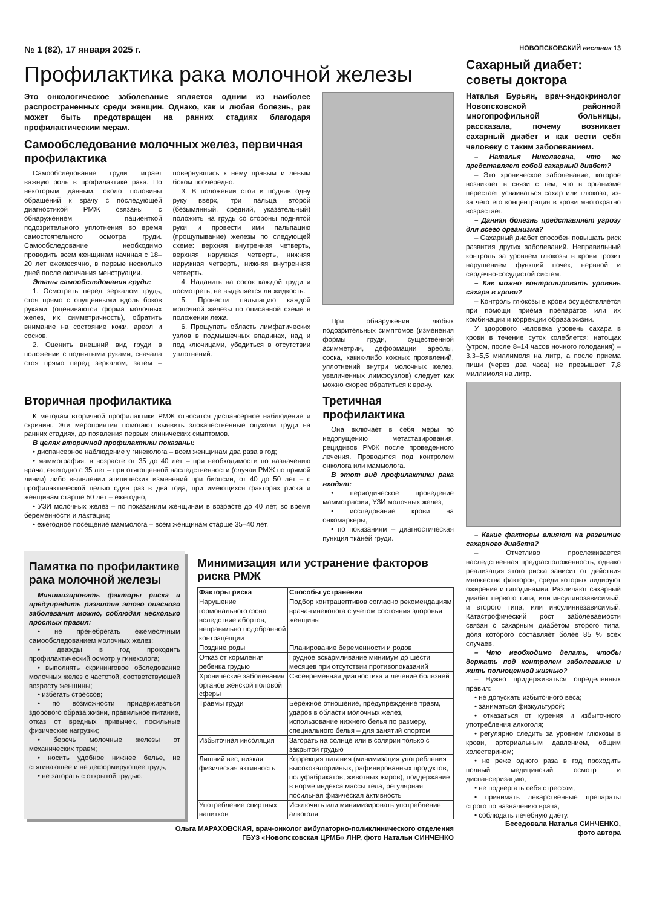№ 1 (82), 17 января 2025 г.
Профилактика рака молочной железы
Это онкологическое заболевание является одним из наиболее распространенных среди женщин. Однако, как и любая болезнь, рак может быть предотвращен на ранних стадиях благодаря профилактическим мерам.
Самообследование молочных желез, первичная профилактика
Самообследование груди играет важную роль в профилактике рака. По некоторым данным, около половины обращений к врачу с последующей диагностикой РМЖ связаны с обнаружением пациенткой подозрительного уплотнения во время самостоятельного осмотра груди. Самообследование необходимо проводить всем женщинам начиная с 18–20 лет ежемесячно, в первые несколько дней после окончания менструации.
Этапы самообследования груди:
1. Осмотреть перед зеркалом грудь, стоя прямо с опущенными вдоль боков руками (оцениваются форма молочных желез, их симметричность), обратить внимание на состояние кожи, ареол и сосков.
2. Оценить внешний вид груди в положении с поднятыми руками, сначала стоя прямо перед зеркалом, затем – повернувшись к нему правым и левым боком поочередно.
3. В положении стоя и подняв одну руку вверх, три пальца второй (безымянный, средний, указательный) положить на грудь со стороны поднятой руки и провести ими пальпацию (прощупывание) железы по следующей схеме: верхняя внутренняя четверть, верхняя наружная четверть, нижняя наружная четверть, нижняя внутренняя четверть.
4. Надавить на сосок каждой груди и посмотреть, не выделяется ли жидкость.
5. Провести пальпацию каждой молочной железы по описанной схеме в положении лежа.
6. Прощупать область лимфатических узлов в подмышечных впадинах, над и под ключицами, убедиться в отсутствии уплотнений.
При обнаружении любых подозрительных симптомов (изменения формы груди, существенной асимметрии, деформации ареолы, соска, каких-либо кожных проявлений, уплотнений внутри молочных желез, увеличенных лимфоузлов) следует как можно скорее обратиться к врачу.
Вторичная профилактика
К методам вторичной профилактики РМЖ относятся диспансерное наблюдение и скрининг. Эти мероприятия помогают выявить злокачественные опухоли груди на ранних стадиях, до появления первых клинических симптомов.
В целях вторичной профилактики показаны:
• диспансерное наблюдение у гинеколога – всем женщинам два раза в год;
• маммография: в возрасте от 35 до 40 лет – при необходимости по назначению врача; ежегодно с 35 лет – при отягощенной наследственности (случаи РМЖ по прямой линии) либо выявлении атипических изменений при биопсии; от 40 до 50 лет – с профилактической целью один раз в два года; при имеющихся факторах риска и женщинам старше 50 лет – ежегодно;
• УЗИ молочных желез – по показаниям женщинам в возрасте до 40 лет, во время беременности и лактации;
• ежегодное посещение маммолога – всем женщинам старше 35–40 лет.
Третичная профилактика
Она включает в себя меры по недопущению метастазирования, рецидивов РМЖ после проведенного лечения. Проводится под контролем онколога или маммолога.
В этот вид профилактики рака входят:
• периодическое проведение маммографии, УЗИ молочных желез;
• исследование крови на онкомаркеры;
• по показаниям – диагностическая пункция тканей груди.
Памятка по профилактике рака молочной железы
Минимизировать факторы риска и предупредить развитие этого опасного заболевания можно, соблюдая несколько простых правил:
• не пренебрегать ежемесячным самообследованием молочных желез;
• дважды в год проходить профилактический осмотр у гинеколога;
• выполнять скрининговое обследование молочных желез с частотой, соответствующей возрасту женщины;
• избегать стрессов;
• по возможности придерживаться здорового образа жизни, правильное питание, отказ от вредных привычек, посильные физические нагрузки;
• беречь молочные железы от механических травм;
• носить удобное нижнее белье, не стягивающее и не деформирующее грудь;
• не загорать с открытой грудью.
Минимизация или устранение факторов риска РМЖ
| Факторы риска | Способы устранения |
| --- | --- |
| Нарушение гормонального фона вследствие абортов, неправильно подобранной контрацепции | Подбор контрацептивов согласно рекомендациям врача-гинеколога с учетом состояния здоровья женщины |
| Поздние роды | Планирование беременности и родов |
| Отказ от кормления ребенка грудью | Грудное вскармливание минимум до шести месяцев при отсутствии противопоказаний |
| Хронические заболевания органов женской половой сферы | Своевременная диагностика и лечение болезней |
| Травмы груди | Бережное отношение, предупреждение травм, ударов в области молочных желез, использование нижнего белья по размеру, специального белья – для занятий спортом |
| Избыточная инсоляция | Загорать на солнце или в солярии только с закрытой грудью |
| Лишний вес, низкая физическая активность | Коррекция питания (минимизация употребления высококалорийных, рафинированных продуктов, полуфабрикатов, животных жиров), поддержание в норме индекса массы тела, регулярная посильная физическая активность |
| Употребление спиртных напитков | Исключить или минимизировать употребление алкоголя |
Ольга МАРАХОВСКАЯ, врач-онколог амбулаторно-поликлинического отделения
ГБУЗ «Новопсковская ЦРМБ» ЛНР, фото Натальи СИНЧЕНКО
НОВОПСКОВСКИЙ вестник 13
Сахарный диабет: советы доктора
Наталья Бурьян, врач-эндокринолог Новопсковской районной многопрофильной больницы, рассказала, почему возникает сахарный диабет и как вести себя человеку с таким заболеванием.
– Наталья Николаевна, что же представляет собой сахарный диабет?
– Это хроническое заболевание, которое возникает в связи с тем, что в организме перестает усваиваться сахар или глюкоза, из-за чего его концентрация в крови многократно возрастает.
– Данная болезнь представляет угрозу для всего организма?
– Сахарный диабет способен повышать риск развития других заболеваний. Неправильный контроль за уровнем глюкозы в крови грозит нарушением функций почек, нервной и сердечно-сосудистой систем.
– Как можно контролировать уровень сахара в крови?
– Контроль глюкозы в крови осуществляется при помощи приема препаратов или их комбинации и коррекции образа жизни.
У здорового человека уровень сахара в крови в течение суток колеблется: натощак (утром, после 8–14 часов ночного голодания) – 3,3–5,5 миллимоля на литр, а после приема пищи (через два часа) не превышает 7,8 миллимоля на литр.
– Какие факторы влияют на развитие сахарного диабета?
– Отчетливо прослеживается наследственная предрасположенность, однако реализация этого риска зависит от действия множества факторов, среди которых лидируют ожирение и гиподинамия. Различают сахарный диабет первого типа, или инсулинозависимый, и второго типа, или инсулиннезависимый. Катастрофический рост заболеваемости связан с сахарным диабетом второго типа, доля которого составляет более 85 % всех случаев.
– Что необходимо делать, чтобы держать под контролем заболевание и жить полноценной жизнью?
– Нужно придерживаться определенных правил:
• не допускать избыточного веса;
• заниматься физкультурой;
• отказаться от курения и избыточного употребления алкоголя;
• регулярно следить за уровнем глюкозы в крови, артериальным давлением, общим холестерином;
• не реже одного раза в год проходить полный медицинский осмотр и диспансеризацию;
• не подвергать себя стрессам;
• принимать лекарственные препараты строго по назначению врача;
• соблюдать лечебную диету.
Беседовала Наталья СИНЧЕНКО,
фото автора